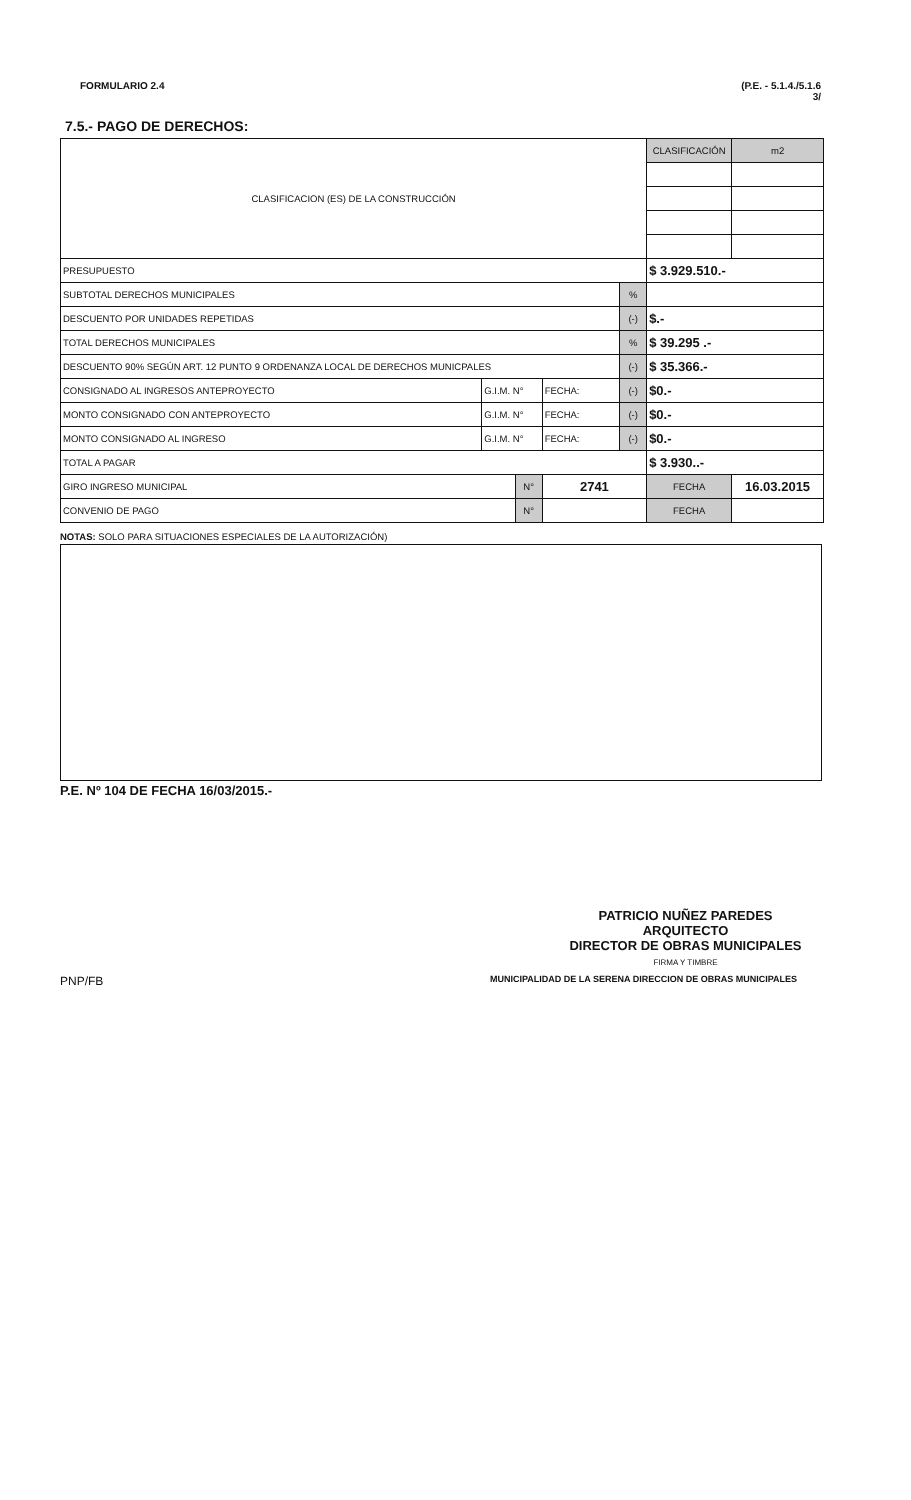FORMULARIO 2.4 (P.E. - 5.1.4./5.1.6
3/
7.5.- PAGO DE DERECHOS:
| CLASIFICACION (ES) DE LA CONSTRUCCIÓN | | | | | CLASIFICACIÓN | | m2 |
| PRESUPUESTO | | | | | $ 3.929.510.- | | |
| SUBTOTAL DERECHOS MUNICIPALES | | | | % | | | |
| DESCUENTO POR UNIDADES REPETIDAS | | | | (-) | $.- | | |
| TOTAL DERECHOS MUNICIPALES | | | | % | $ 39.295 .- | | |
| DESCUENTO 90% SEGÚN ART. 12 PUNTO 9 ORDENANZA LOCAL DE DERECHOS MUNICPALES | | | | (-) | $ 35.366.- | | |
| CONSIGNADO AL INGRESOS ANTEPROYECTO | G.I.M. N° | | FECHA: | (-) | $0.- | | |
| MONTO CONSIGNADO CON ANTEPROYECTO | G.I.M. N° | | FECHA: | (-) | $0.- | | |
| MONTO CONSIGNADO AL INGRESO | G.I.M. N° | | FECHA: | (-) | $0.- | | |
| TOTAL A PAGAR | | | | | $ 3.930..- | | |
| GIRO INGRESO MUNICIPAL | | N° | 2741 | | | FECHA | 16.03.2015 |
| CONVENIO DE PAGO | | N° | | | | FECHA | |
NOTAS: SOLO PARA SITUACIONES ESPECIALES DE LA AUTORIZACIÓN)
P.E. Nº 104 DE FECHA 16/03/2015.-
PATRICIO NUÑEZ PAREDES
ARQUITECTO
DIRECTOR DE OBRAS MUNICIPALES
FIRMA Y TIMBRE
MUNICIPALIDAD DE LA SERENA DIRECCION DE OBRAS MUNICIPALES
PNP/FB